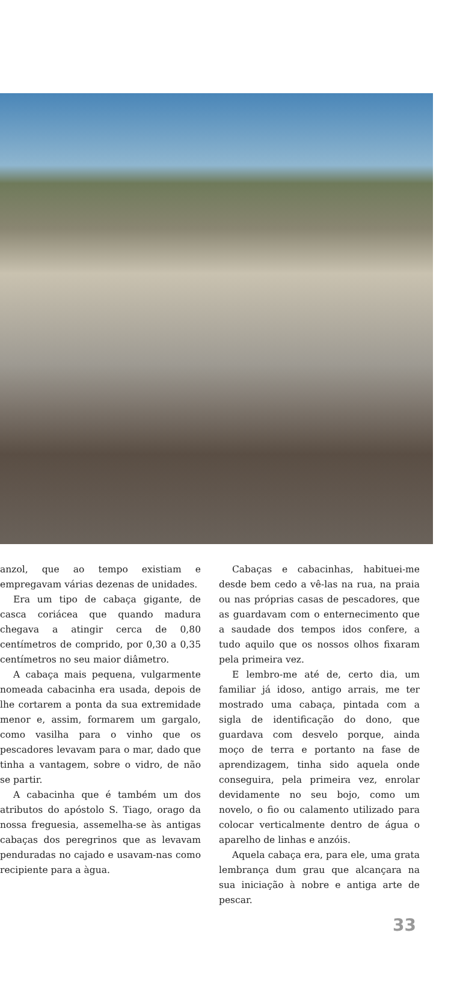anzol, que ao tempo existiam e empregavam várias dezenas de unidades.
Era um tipo de cabaça gigante, de casca coriácea que quando madura chegava a atingir cerca de 0,80 centímetros de comprido, por 0,30 a 0,35 centímetros no seu maior diâmetro.
A cabaça mais pequena, vulgarmente nomeada cabacinha era usada, depois de lhe cortarem a ponta da sua extremidade menor e, assim, formarem um gargalo, como vasilha para o vinho que os pescadores levavam para o mar, dado que tinha a vantagem, sobre o vidro, de não se partir.
A cabacinha que é também um dos atributos do apóstolo S. Tiago, orago da nossa freguesia, assemelha-se às antigas cabaças dos peregrinos que as levavam penduradas no cajado e usavam-nas como recipiente para a àgua.
Cabaças e cabacinhas, habituei-me desde bem cedo a vê-las na rua, na praia ou nas próprias casas de pescadores, que as guardavam com o enternecimento que a saudade dos tempos idos confere, a tudo aquilo que os nossos olhos fixaram pela primeira vez.
E lembro-me até de, certo dia, um familiar já idoso, antigo arrais, me ter mostrado uma cabaça, pintada com a sigla de identificação do dono, que guardava com desvelo porque, ainda moço de terra e portanto na fase de aprendizagem, tinha sido aquela onde conseguira, pela primeira vez, enrolar devidamente no seu bojo, como um novelo, o fio ou calamento utilizado para colocar verticalmente dentro de água o aparelho de linhas e anzóis.
Aquela cabaça era, para ele, uma grata lembrança dum grau que alcançara na sua iniciação à nobre e antiga arte de pescar.
33